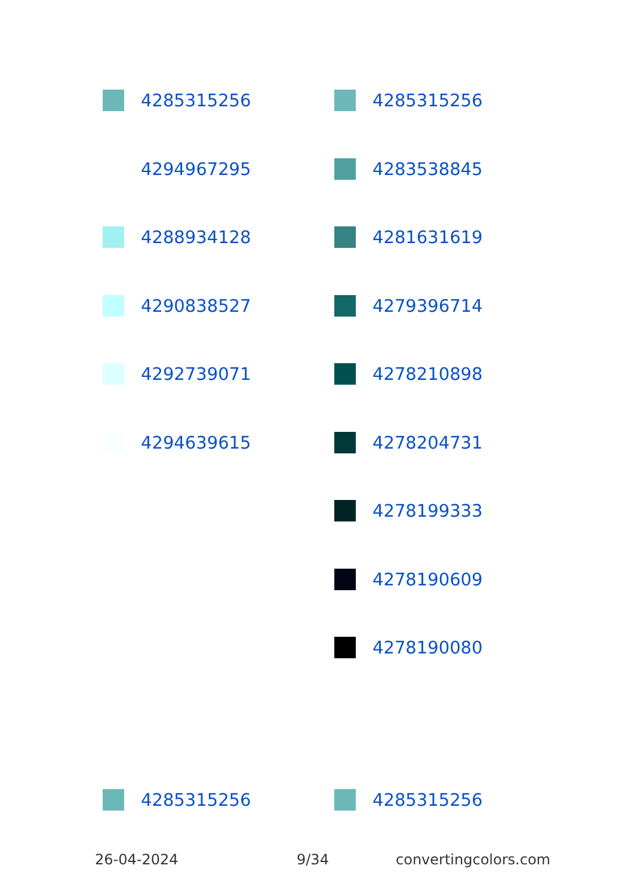4285315256 4285315256
4294967295 4283538845
4288934128 4281631619
4290838527 4279396714
4292739071 4278210898
4294639615 4278204731
4278199333
4278190609
4278190080
4285315256 4285315256
26-04-2024 9/34 convertingcolors.com